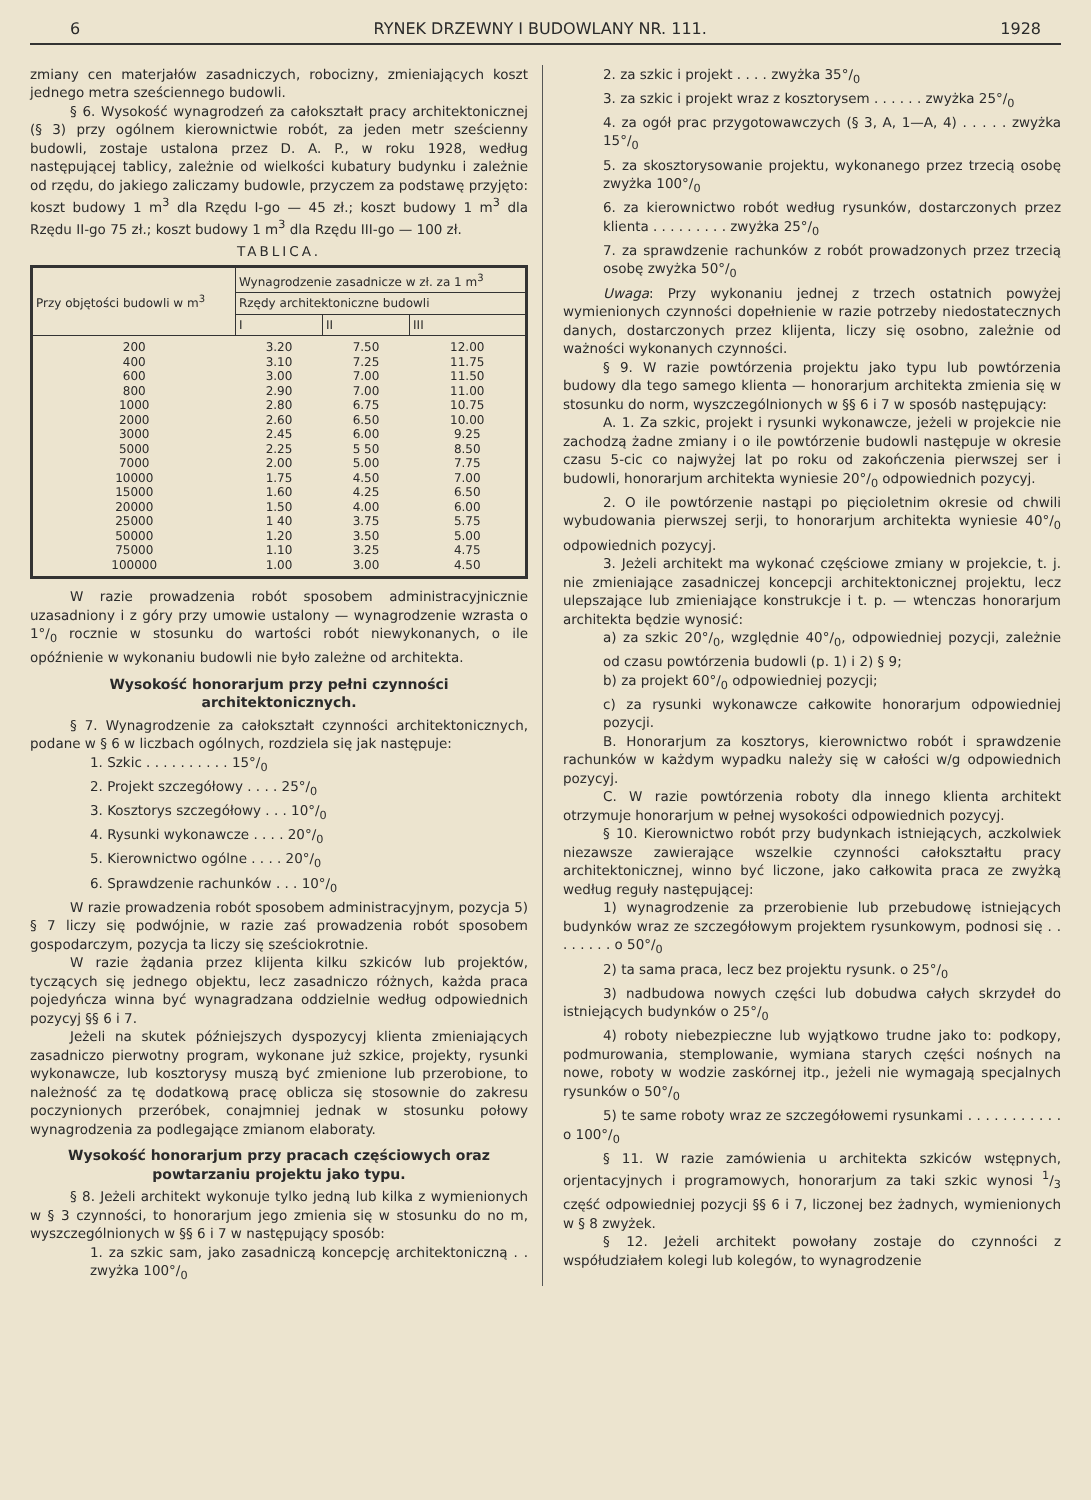6 RYNEK DRZEWNY I BUDOWLANY NR. 111. 1928
zmiany cen materjałów zasadniczych, robocizny, zmieniających koszt jednego metra sześciennego budowli.
§ 6. Wysokość wynagrodzeń za całokształt pracy architektonicznej (§ 3) przy ogólnem kierownictwie robót, za jeden metr sześcienny budowli, zostaje ustalona przez D. A. P., w roku 1928, według następującej tablicy, zależnie od wielkości kubatury budynku i zależnie od rzędu, do jakiego zaliczamy budowle, przyczem za podstawę przyjęto: koszt budowy 1 m<sup>3</sup> dla Rzędu I-go — 45 zł.; koszt budowy 1 m<sup>3</sup> dla Rzędu II-go 75 zł.; koszt budowy 1 m<sup>3</sup> dla Rzędu III-go — 100 zł.
TABLICA.
| Przy objętości budowli w m<sup>3</sup> | Wynagrodzenie zasadnicze w zł. za 1 m<sup>3</sup> | | |
| --- | --- | --- | --- |
| | Rzędy architektoniczne budowli | | |
| | I | II | III |
| 200 400 600 800 1000 2000 3000 5000 7000 10000 15000 20000 25000 50000 75000 100000 | 3.20 3.10 3.00 2.90 2.80 2.60 2.45 2.25 2.00 1.75 1.60 1.50 1 40 1.20 1.10 1.00 | 7.50 7.25 7.00 7.00 6.75 6.50 6.00 5 50 5.00 4.50 4.25 4.00 3.75 3.50 3.25 3.00 | 12.00 11.75 11.50 11.00 10.75 10.00 9.25 8.50 7.75 7.00 6.50 6.00 5.75 5.00 4.75 4.50 |
W razie prowadzenia robót sposobem administracyjnicznie uzasadniony i z góry przy umowie ustalony — wynagrodzenie wzrasta o 1°/<sub>0</sub> rocznie w stosunku do wartości robót niewykonanych, o ile opóźnienie w wykonaniu budowli nie było zależne od architekta.
Wysokość honorarjum przy pełni czynności architektonicznych.
§ 7. Wynagrodzenie za całokształt czynności architektonicznych, podane w § 6 w liczbach ogólnych, rozdziela się jak następuje:
1. Szkic . . . . . . . . . . 15°/<sub>0</sub>
2. Projekt szczegółowy . . . . 25°/<sub>0</sub>
3. Kosztorys szczegółowy . . . 10°/<sub>0</sub>
4. Rysunki wykonawcze . . . . 20°/<sub>0</sub>
5. Kierownictwo ogólne . . . . 20°/<sub>0</sub>
6. Sprawdzenie rachunków . . . 10°/<sub>0</sub>
W razie prowadzenia robót sposobem administracyjnym, pozycja 5) § 7 liczy się podwójnie, w razie zaś prowadzenia robót sposobem gospodarczym, pozycja ta liczy się sześciokrotnie.
W razie żądania przez klijenta kilku szkiców lub projektów, tyczących się jednego objektu, lecz zasadniczo różnych, każda praca pojedyńcza winna być wynagradzana oddzielnie według odpowiednich pozycyj §§ 6 i 7.
Jeżeli na skutek późniejszych dyspozycyj klienta zmieniających zasadniczo pierwotny program, wykonane już szkice, projekty, rysunki wykonawcze, lub kosztorysy muszą być zmienione lub przerobione, to należność za tę dodatkową pracę oblicza się stosownie do zakresu poczynionych przeróbek, conajmniej jednak w stosunku połowy wynagrodzenia za podlegające zmianom elaboraty.
Wysokość honorarjum przy pracach częściowych oraz powtarzaniu projektu jako typu.
§ 8. Jeżeli architekt wykonuje tylko jedną lub kilka z wymienionych w § 3 czynności, to honorarjum jego zmienia się w stosunku do no m, wyszczególnionych w §§ 6 i 7 w następujący sposób:
1. za szkic sam, jako zasadniczą koncepcję architektoniczną . . zwyżka 100°/<sub>0</sub>
2. za szkic i projekt . . . . zwyżka 35°/<sub>0</sub>
3. za szkic i projekt wraz z kosztorysem . . . . . . zwyżka 25°/<sub>0</sub>
4. za ogół prac przygotowawczych (§ 3, A, 1—A, 4) . . . . . zwyżka 15°/<sub>0</sub>
5. za skosztorysowanie projektu, wykonanego przez trzecią osobę zwyżka 100°/<sub>0</sub>
6. za kierownictwo robót według rysunków, dostarczonych przez klienta . . . . . . . . . zwyżka 25°/<sub>0</sub>
7. za sprawdzenie rachunków z robót prowadzonych przez trzecią osobę zwyżka 50°/<sub>0</sub>
Uwaga: Przy wykonaniu jednej z trzech ostatnich powyżej wymienionych czynności dopełnienie w razie potrzeby niedostatecznych danych, dostarczonych przez klijenta, liczy się osobno, zależnie od ważności wykonanych czynności.
§ 9. W razie powtórzenia projektu jako typu lub powtórzenia budowy dla tego samego klienta — honorarjum architekta zmienia się w stosunku do norm, wyszczególnionych w §§ 6 i 7 w sposób następujący:
A. 1. Za szkic, projekt i rysunki wykonawcze, jeżeli w projekcie nie zachodzą żadne zmiany i o ile powtórzenie budowli następuje w okresie czasu 5-cic co najwyżej lat po roku od zakończenia pierwszej ser i budowli, honorarjum architekta wyniesie 20°/<sub>0</sub> odpowiednich pozycyj.
2. O ile powtórzenie nastąpi po pięcioletnim okresie od chwili wybudowania pierwszej serji, to honorarjum architekta wyniesie 40°/<sub>0</sub> odpowiednich pozycyj.
3. Jeżeli architekt ma wykonać częściowe zmiany w projekcie, t. j. nie zmieniające zasadniczej koncepcji architektonicznej projektu, lecz ulepszające lub zmieniające konstrukcje i t. p. — wtenczas honorarjum architekta będzie wynosić:
a) za szkic 20°/<sub>0</sub>, względnie 40°/<sub>0</sub>, odpowiedniej pozycji, zależnie od czasu powtórzenia budowli (p. 1) i 2) § 9;
b) za projekt 60°/<sub>0</sub> odpowiedniej pozycji;
c) za rysunki wykonawcze całkowite honorarjum odpowiedniej pozycji.
B. Honorarjum za kosztorys, kierownictwo robót i sprawdzenie rachunków w każdym wypadku należy się w całości w/g odpowiednich pozycyj.
C. W razie powtórzenia roboty dla innego klienta architekt otrzymuje honorarjum w pełnej wysokości odpowiednich pozycyj.
§ 10. Kierownictwo robót przy budynkach istniejących, aczkolwiek niezawsze zawierające wszelkie czynności całokształtu pracy architektonicznej, winno być liczone, jako całkowita praca ze zwyżką według reguły następującej:
1) wynagrodzenie za przerobienie lub przebudowę istniejących budynków wraz ze szczegółowym projektem rysunkowym, podnosi się . . . . . . . . o 50°/<sub>0</sub>
2) ta sama praca, lecz bez projektu rysunk. o 25°/<sub>0</sub>
3) nadbudowa nowych części lub dobudwa całych skrzydeł do istniejących budynków o 25°/<sub>0</sub>
4) roboty niebezpieczne lub wyjątkowo trudne jako to: podkopy, podmurowania, stemplowanie, wymiana starych części nośnych na nowe, roboty w wodzie zaskórnej itp., jeżeli nie wymagają specjalnych rysunków o 50°/<sub>0</sub>
5) te same roboty wraz ze szczegółowemi rysunkami . . . . . . . . . . . o 100°/<sub>0</sub>
§ 11. W razie zamówienia u architekta szkiców wstępnych, orjentacyjnych i programowych, honorarjum za taki szkic wynosi 1/3 część odpowiedniej pozycji §§ 6 i 7, liczonej bez żadnych, wymienionych w § 8 zwyżek.
§ 12. Jeżeli architekt powołany zostaje do czynności z współudziałem kolegi lub kolegów, to wynagrodzenie